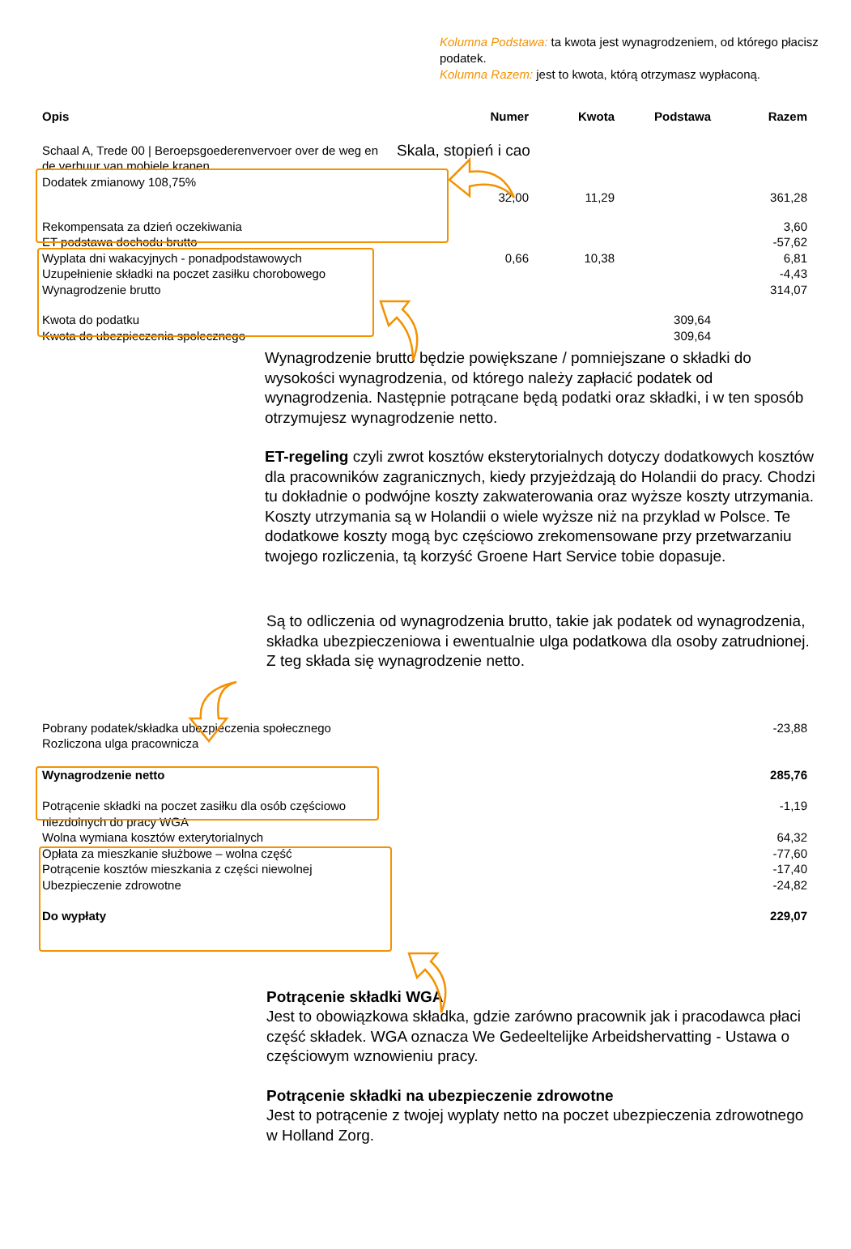Kolumna Podstawa: ta kwota jest wynagrodzeniem, od którego płacisz podatek.
Kolumna Razem: jest to kwota, którą otrzymasz wypłaconą.
| Opis | Numer | Kwota | Podstawa | Razem |
| --- | --- | --- | --- | --- |
| Schaal A, Trede 00 / Beroepsgoederenvervoer over de weg en de verhuur van mobiele kranen Dodatek zmianowy 108,75% | Skala, stopień i cao | | | |
| | 32,00 | 11,29 | | 361,28 |
| Rekompensata za dzień oczekiwania | | | | 3,60 |
| ET podstawa dochodu brutto | | | | -57,62 |
| Wyplata dni wakacyjnych - ponadpodstawowych | 0,66 | 10,38 | | 6,81 |
| Uzupełnienie składki na poczet zasiłku chorobowego | | | | -4,43 |
| Wynagrodzenie brutto | | | | 314,07 |
| Kwota do podatku | | | 309,64 | |
| Kwota do ubezpieczenia spolecznego | | | 309,64 | |
Wynagrodzenie brutto będzie powiększane / pomniejszane o składki do wysokości wynagrodzenia, od którego należy zapłacić podatek od wynagrodzenia. Następnie potrącane będą podatki oraz składki, i w ten sposób otrzymujesz wynagrodzenie netto.
ET-regeling czyli zwrot kosztów eksterytorialnych dotyczy dodatkowych kosztów dla pracowników zagranicznych, kiedy przyjeżdzają do Holandii do pracy. Chodzi tu dokładnie o podwójne koszty zakwaterowania oraz wyższe koszty utrzymania. Koszty utrzymania są w Holandii o wiele wyższe niż na przyklad w Polsce. Te dodatkowe koszty mogą byc częściowo zrekomensowane przy przetwarzaniu twojego rozliczenia, tą korzyść Groene Hart Service tobie dopasuje.
Są to odliczenia od wynagrodzenia brutto, takie jak podatek od wynagrodzenia, składka ubezpieczeniowa i ewentualnie ulga podatkowa dla osoby zatrudnionej. Z teg składa się wynagrodzenie netto.
| Pobrany podatek/składka ubezpieczenia społecznego | -23,88 |
| Rozliczona ulga pracownicza | |
| Wynagrodzenie netto | 285,76 |
| Potrącenie składki na poczet zasiłku dla osób częściowo niezdolnych do pracy WGA | -1,19 |
| Wolna wymiana kosztów exterytorialnych | 64,32 |
| Opłata za mieszkanie służbowe – wolna część | -77,60 |
| Potrącenie kosztów mieszkania z części niewolnej | -17,40 |
| Ubezpieczenie zdrowotne | -24,82 |
| Do wypłaty | 229,07 |
Potrącenie składki WGA
Jest to obowiązkowa składka, gdzie zarówno pracownik jak i pracodawca płaci część składek. WGA oznacza We Gedeeltelijke Arbeidshervatting - Ustawa o częściowym wznowieniu pracy.
Potrącenie składki na ubezpieczenie zdrowotne
Jest to potrącenie z twojej wyplaty netto na poczet ubezpieczenia zdrowotnego w Holland Zorg.